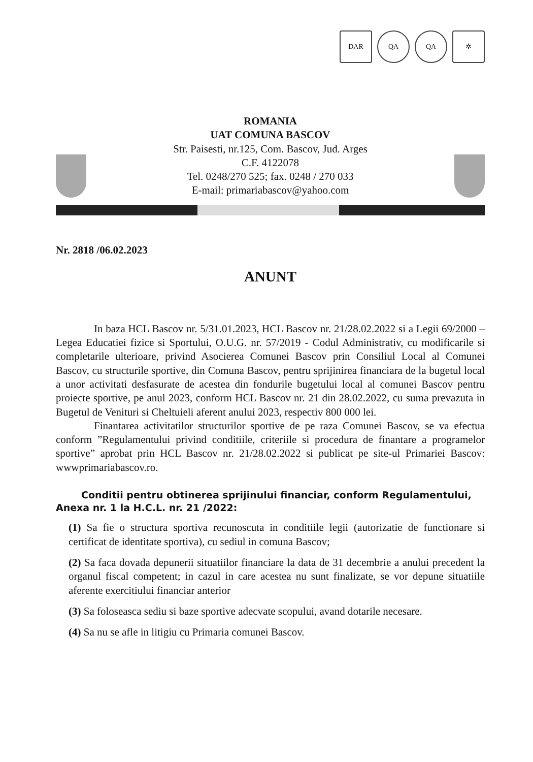DAR QA QA ✲
ROMANIA
UAT COMUNA BASCOV
Str. Paisesti, nr.125, Com. Bascov, Jud. Arges
C.F. 4122078
Tel. 0248/270 525; fax. 0248 / 270 033
E-mail: primariabascov@yahoo.com
Nr. 2818 /06.02.2023
ANUNT
In baza HCL Bascov nr. 5/31.01.2023, HCL Bascov nr. 21/28.02.2022 si a Legii 69/2000 – Legea Educatiei fizice si Sportului, O.U.G. nr. 57/2019 - Codul Administrativ, cu modificarile si completarile ulterioare, privind Asocierea Comunei Bascov prin Consiliul Local al Comunei Bascov, cu structurile sportive, din Comuna Bascov, pentru sprijinirea financiara de la bugetul local a unor activitati desfasurate de acestea din fondurile bugetului local al comunei Bascov pentru proiecte sportive, pe anul 2023, conform HCL Bascov nr. 21 din 28.02.2022, cu suma prevazuta in Bugetul de Venituri si Cheltuieli aferent anului 2023, respectiv 800 000 lei.
Finantarea activitatilor structurilor sportive de pe raza Comunei Bascov, se va efectua conform ”Regulamentului privind conditiile, criteriile si procedura de finantare a programelor sportive” aprobat prin HCL Bascov nr. 21/28.02.2022 si publicat pe site-ul Primariei Bascov: wwwprimariabascov.ro.
Conditii pentru obtinerea sprijinului financiar, conform Regulamentului, Anexa nr. 1 la H.C.L. nr. 21 /2022:
(1) Sa fie o structura sportiva recunoscuta in conditiile legii (autorizatie de functionare si certificat de identitate sportiva), cu sediul in comuna Bascov;
(2) Sa faca dovada depunerii situatiilor financiare la data de 31 decembrie a anului precedent la organul fiscal competent; in cazul in care acestea nu sunt finalizate, se vor depune situatiile aferente exercitiului financiar anterior
(3) Sa foloseasca sediu si baze sportive adecvate scopului, avand dotarile necesare.
(4) Sa nu se afle in litigiu cu Primaria comunei Bascov.